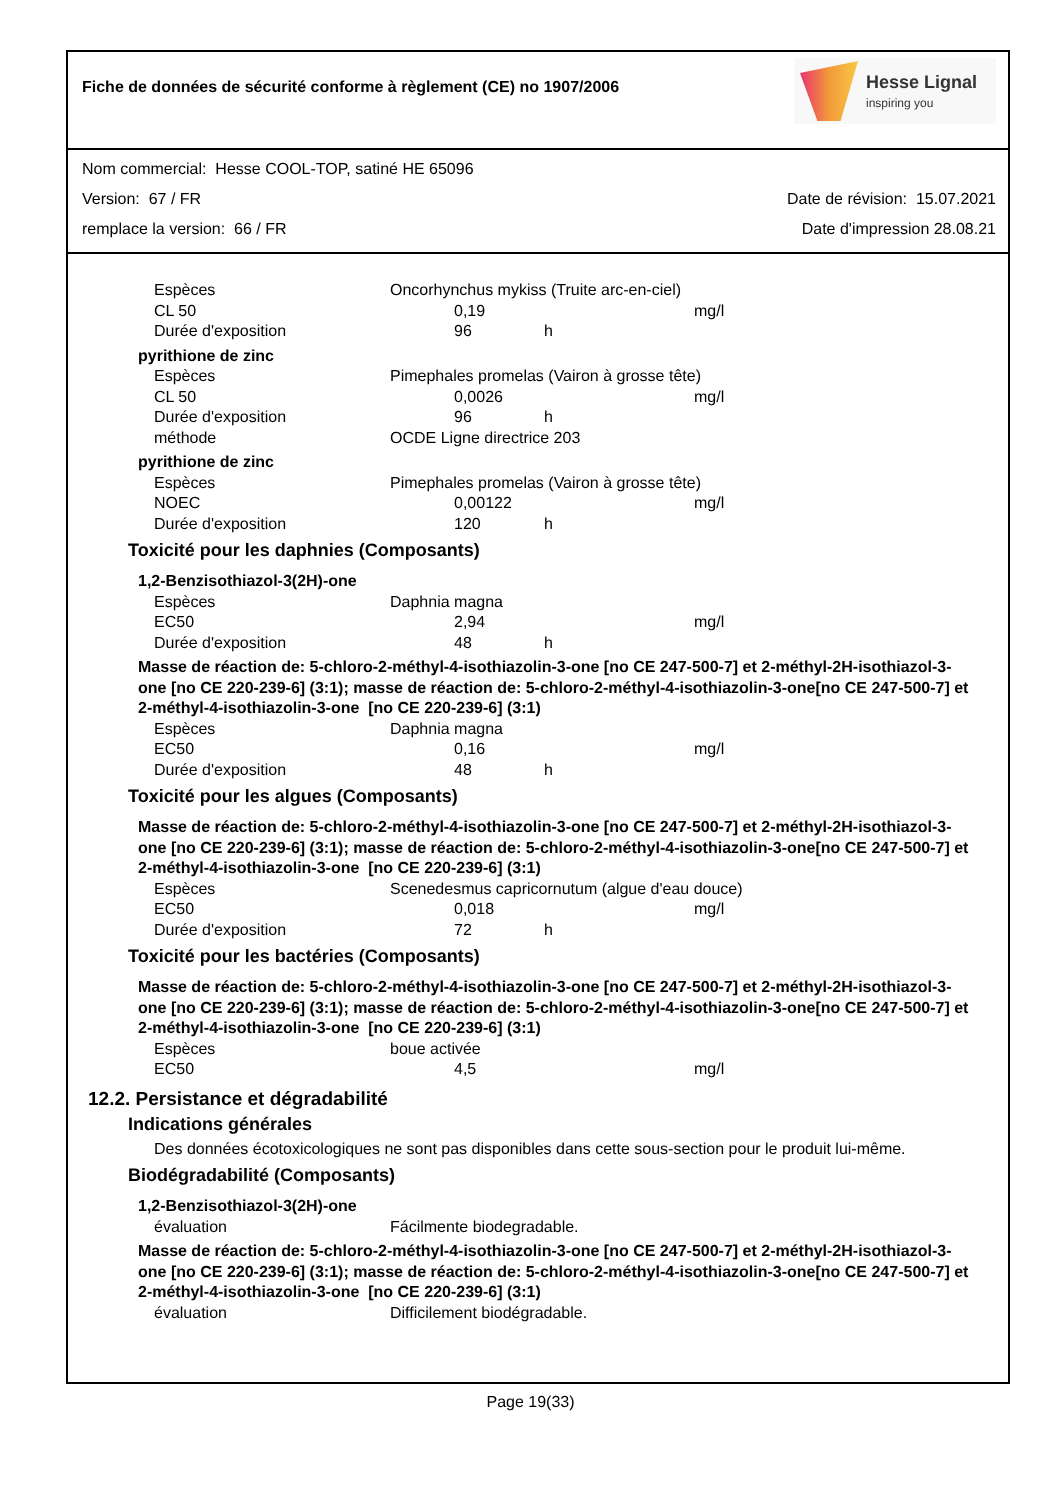Fiche de données de sécurité conforme à règlement (CE) no 1907/2006
Hesse Lignal
inspiring you
Nom commercial: Hesse COOL-TOP, satiné HE 65096
Version: 67 / FR Date de révision: 15.07.2021
remplace la version: 66 / FR Date d'impression 28.08.21
Espèces Oncorhynchus mykiss (Truite arc-en-ciel)
CL 50 0,19 mg/l
Durée d'exposition 96 h
pyrithione de zinc
Espèces Pimephales promelas (Vairon à grosse tête)
CL 50 0,0026 mg/l
Durée d'exposition 96 h
méthode OCDE Ligne directrice 203
pyrithione de zinc
Espèces Pimephales promelas (Vairon à grosse tête)
NOEC 0,00122 mg/l
Durée d'exposition 120 h
Toxicité pour les daphnies (Composants)
1,2-Benzisothiazol-3(2H)-one
Espèces Daphnia magna
EC50 2,94 mg/l
Durée d'exposition 48 h
Masse de réaction de: 5-chloro-2-méthyl-4-isothiazolin-3-one [no CE 247-500-7] et 2-méthyl-2H-isothiazol-3-one [no CE 220-239-6] (3:1); masse de réaction de: 5-chloro-2-méthyl-4-isothiazolin-3-one[no CE 247-500-7] et 2-méthyl-4-isothiazolin-3-one [no CE 220-239-6] (3:1)
Espèces Daphnia magna
EC50 0,16 mg/l
Durée d'exposition 48 h
Toxicité pour les algues (Composants)
Masse de réaction de: 5-chloro-2-méthyl-4-isothiazolin-3-one [no CE 247-500-7] et 2-méthyl-2H-isothiazol-3-one [no CE 220-239-6] (3:1); masse de réaction de: 5-chloro-2-méthyl-4-isothiazolin-3-one[no CE 247-500-7] et 2-méthyl-4-isothiazolin-3-one [no CE 220-239-6] (3:1)
Espèces Scenedesmus capricornutum (algue d'eau douce)
EC50 0,018 mg/l
Durée d'exposition 72 h
Toxicité pour les bactéries (Composants)
Masse de réaction de: 5-chloro-2-méthyl-4-isothiazolin-3-one [no CE 247-500-7] et 2-méthyl-2H-isothiazol-3-one [no CE 220-239-6] (3:1); masse de réaction de: 5-chloro-2-méthyl-4-isothiazolin-3-one[no CE 247-500-7] et 2-méthyl-4-isothiazolin-3-one [no CE 220-239-6] (3:1)
Espèces boue activée
EC50 4,5 mg/l
12.2. Persistance et dégradabilité
Indications générales
Des données écotoxicologiques ne sont pas disponibles dans cette sous-section pour le produit lui-même.
Biodégradabilité (Composants)
1,2-Benzisothiazol-3(2H)-one
évaluation Fácilmente biodegradable.
Masse de réaction de: 5-chloro-2-méthyl-4-isothiazolin-3-one [no CE 247-500-7] et 2-méthyl-2H-isothiazol-3-one [no CE 220-239-6] (3:1); masse de réaction de: 5-chloro-2-méthyl-4-isothiazolin-3-one[no CE 247-500-7] et 2-méthyl-4-isothiazolin-3-one [no CE 220-239-6] (3:1)
évaluation Difficilement biodégradable.
Page 19(33)